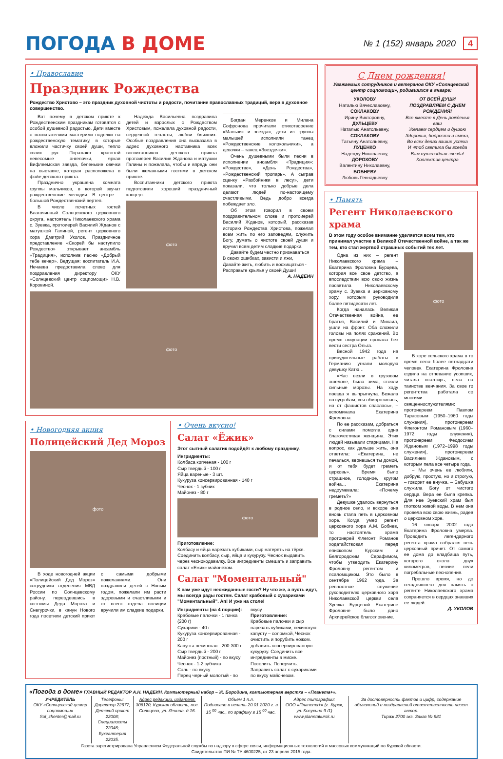ПОГОДА В ДОМЕ
№ 1 (152) январь 2020 4
• Православие
Праздник Рождества
Рождество Христово – это праздник духовной чистоты и радости, почитание православных традиций, вера в духовное совершенство.
Вот почему в детском приюте к Рождественским праздникам готовятся с особой душевной радостью. Дети вместе с воспитателями мастерили поделки на рождественскую тематику, в которые вложили частичку своей души, тепло своих рук. Поражают красотой невесомые ангелочки, яркая Вифлеемская звезда, беленькие овечки на выставке, которая расположена в фойе детского приюта.
Празднично украшена комната группы мальчиков, в которой звучат рождественские мелодии. В центре – большой Рождественский вертеп.
В числе почетных гостей Благочинный Солнцевского церковного округа, настоятель Николаевского храма с. Зуевка, протоиерей Василий Жданов с матушкой Галиной, регент церковного хора Дмитрий Уколов. Праздничное представление «Скорей бы наступило Рождество» открывает ансамбль «Традиция», исполнив песню «Добрый тебе вечер». Ведущая: воспитатель И.А. Нечаева предоставила слово для поздравления директору ОКУ «Солнцевский центр соцпомощи» Н.В. Коровиной.
Надежда Васильевна поздравила детей и взрослых с Рождеством Христовым, пожелала духовной радости, сердечной теплоты, любви ближних. Особые поздравления она высказала в адрес духовного наставника всех воспитанников детского приюта протоиерея Василия Жданова и матушки Галины и пожелала, чтобы и впредь они были желанными гостями в детском приюте.
Воспитанники детского приюта подготовили хороший праздничный концерт.
фото
Богдан Меренков и Милана Софронова прочитали стихотворение «Мальчик и звезда», дети из группы малышей исполнили танец «Рождественские колокольчики», а девочки – танец «Звездочки».
Очень душевными были песни в исполнении ансамбля «Традиция»: «Рождество», «День Рождества», «Рождественский тропарь». А сыграв сценку «Разбойники в лесу», дети показали, что только добрые дела делают людей по-настоящему счастливыми. Ведь добро всегда побеждает зло.
Об этом говорил в своем поздравительном слове и протоиерей Василий Жданов, который, рассказав историю Рождества Христова, пожелал всем жить по его заповедям, служить Богу, думать о чистоте своей души и вручил всем детям сладкие подарки.
Давайте будем честно признаваться
В своих ошибках, зависти и лжи,
Давайте жить, любить и восхищаться -
Расправьте крылья у своей Души!
А. НАДЕИН
фото
• Новогодняя акция
Полицейский Дед Мороз
фото
В ходе новогодней акции «Полицейский Дед Мороз» сотрудники отделения МВД России по Солнцевскому району, переодевшись в костюмы Деда Мороза и Снегурочки, в канун Нового года посетили детский приют с самыми добрыми пожеланиями. Они поздравили детей с Новым годом, пожелали им расти здоровыми и счастливыми и от всего отдела полиции вручили им сладкие подарки.
• Очень вкусно!
Салат «Ёжик»
Этот сытный салатик подойдёт к любому празднику.
Ингридиенты:
Колбаса копченая - 100 г
Сыр твердый - 100 г
Яйца вареные - 3 шт.
Кукуруза консервированная - 140 г
Чеснок - 1 зубчик
Майонез - 80 г
фото
Приготовление:
Колбасу и яйца нарезать кубиками, сыр натереть на тёрке. Соединить колбасу, сыр, яйца и кукурузу. Чеснок выдавить через чеснокодавилку. Все ингредиенты смешать и заправить салат «Ежик» майонезом.
Салат "Моментальный"
К вам уже идут неожиданные гости? Ну что же, а пусть идут, мы всегда рады гостям. Салат крабовый с сухариками "Моментальный". Ап! И уже на столе!
Ингридиенты (на 4 порции):
Крабовые палочки - 1 пачка (200 г)
Сухарики - 40 г
Кукуруза консервированная - 200 г
Капуста пекинская - 200-300 г
Сыр твердый - 200 г
Майонез (постный) - по вкусу
Чеснок - 1-2 зубчика
Соль - по вкусу
Перец черный молотый - по вкусу
Приготовление:
Крабовые палочки и сыр нарезать кубиками, пекинскую капусту – соломкой, Чеснок очистить и порубить ножом. добавить консервированную кукурузу. Соединить все ингредиенты в миске. Посолить. Поперчить. Заправить салат с сухариками по вкусу майонезом.
С Днем рождения!
Уважаемых сотрудников и ветеранов ОКУ «Солнцевский центр соцпомощи», родившихся в январе:
УКОЛОВУ
Наталью Вячеславовну,
СОКЛАКОВУ
Ирину Викторовну,
ДУЛЬЦЕВУ
Наталью Анатольевну,
СОКЛАКОВУ
Татьяну Анатольевну,
ЛУЦЕНКО
Надежду Николаевну,
ДОРОХОВУ
Валентину Николаевну,
БОБНЕВУ
Любовь Геннадьевну
ОТ ВСЕЙ ДУШИ ПОЗДРАВЛЯЕМ С ДНЕМ РОЖДЕНИЯ!
Все вместе в День рожденья ваш
Желаем сердцем и душою
Здоровья, бодрости и смеха,
Во всех делах ваших успеха
И чтоб светила бы всегда
Вам путеводная звезда!
Коллектив центра
• Память
Регент Николаевского храма
В этом году особое внимание уделяется всем тем, кто принимал участие в Великой Отечественной войне, а так же тем, кто стал жертвой страшных событий тех лет.
Одна из них – регент Николаевского храма – Екатерина Фроловна Бурцева, которая все свое детство, а впоследствии всю свою жизнь посвятила Николаевскому храму с. Зуевка и церковному хору, которым руководила более пятидесяти лет.
Когда началась Великая Отечественная война, ее братья, Василий и Михаил, ушли на фронт. Оба сложили головы на полях сражений. Во время оккупации пропала без вести сестра Ольга.
Весной 1942 года на принудительные работы в Германию угнали молодую девушку Катю…
«Нас везли в грузовом эшелоне, была зима, стояли сильные морозы. На ходу поезда я выпрыгнула. Бежала по сугробам, вся обморозилась, но от фашистов спаслась», – вспоминала Екатерина Фроловна.
По ее рассказам, добраться с силами помогла одна благочестивая женщина. Этих людей называли старицами. На вопрос, как дальше жить, она ответила: «Екатерина, не печалься, вернешься ты домой, и от тебя будет греметь церковь». Время было страшное, голодное, кругом война… Екатерина недоумевала: «Почему греметь?»
Девушке удалось вернуться в родное село, и вскоре она вновь стала петь в церковном хоре. Когда умер регент церковного хора А.М. Бобнев, то настоятель храма протоиерей Флегонт Романов ходатайствовал перед епископом Курским и Белгородским Серафимом, чтобы утвердить Екатерину Фроловну регентом и псаломщиком. Это было в сентябре 1962 года. За ревностное служение руководителю церковного хора Николаевской церкви села Зуевка Бурцевой Екатерине Фроловне было дано Архиерейское благословение.
фото
В хоре сельского храма в то время пело более пятнадцати человек. Екатерина Фроловна ездила на отпевание усопших, читала псалтирь, пела на таинстве венчания. За свое го регентства работала со многими священнослужителями: протоиереем Павлом Тарасовым (1950–1960 годы служения), протоиереем Флегонтом Романовым (1960–1972 годы служения), протоиереем Феодосием Ждановым (1972–1998 годы служения), протоиереем Василием Ждановым, с которым пела все четыре года.
– Мы очень ее любили, добрую, простую, но и строгую, – говорит ее внучка. – Бабушка служила Богу от чистого сердца. Вера ее была крепка. Для нее Зуевский храм был глотком живой воды. В нем она провела всю свою жизнь, радея о церковном хоре.
16 января 2002 года Екатерина Фроловна умерла. Проводить легендарного регента храма собрался весь церковный причет. От самого ее дома до кладбища путь, которого около двух километров, певчие пели погребальные песнопения.
Прошло время, но до сегодняшнего дня память о регенте Николаевского храма сохраняется в сердцах знавших ее людей.
Д. УКОЛОВ
«Погода в доме» ГЛАВНЫЙ РЕДАКТОР А.Н. НАДЕИН. Компьютерный набор – Ж. Бородина, компьютерная верстка – «Планета+».
| УЧРЕДИТЕЛЬ ОКУ «Солнцевский центр соцпомощи» Sol_zhenter@mail.ru | Телефоны: Директор 22677; Детский приют 22008; Специалисты 22046; Бухгалтерия 22035. | Адрес редакции, издателя, 306120, Курская область, пос. Солнцево, ул. Ленина, д.16. | Объем 1 п.л. Подписано в печать 20.01.2020 г. в 15 <sup>00</sup> час., по графику в 15 <sup>00</sup> час. | Адрес типографии: ООО «Планета+» (г. Курск, ул. Косухина 9 /1) www.planetakursk.ru | За достоверность фактов и цифр, содержание объявлений и поздравлений ответственность несет автор. Тираж 2700 экз. Заказ № 981 |
Газета зарегистрирована Управлением Федеральной службы по надзору в сфере связи, информационных технологий и массовых коммуникаций по Курской области.
Свидетельство ПИ № ТУ 4600225, от 23 апреля 2015 года.